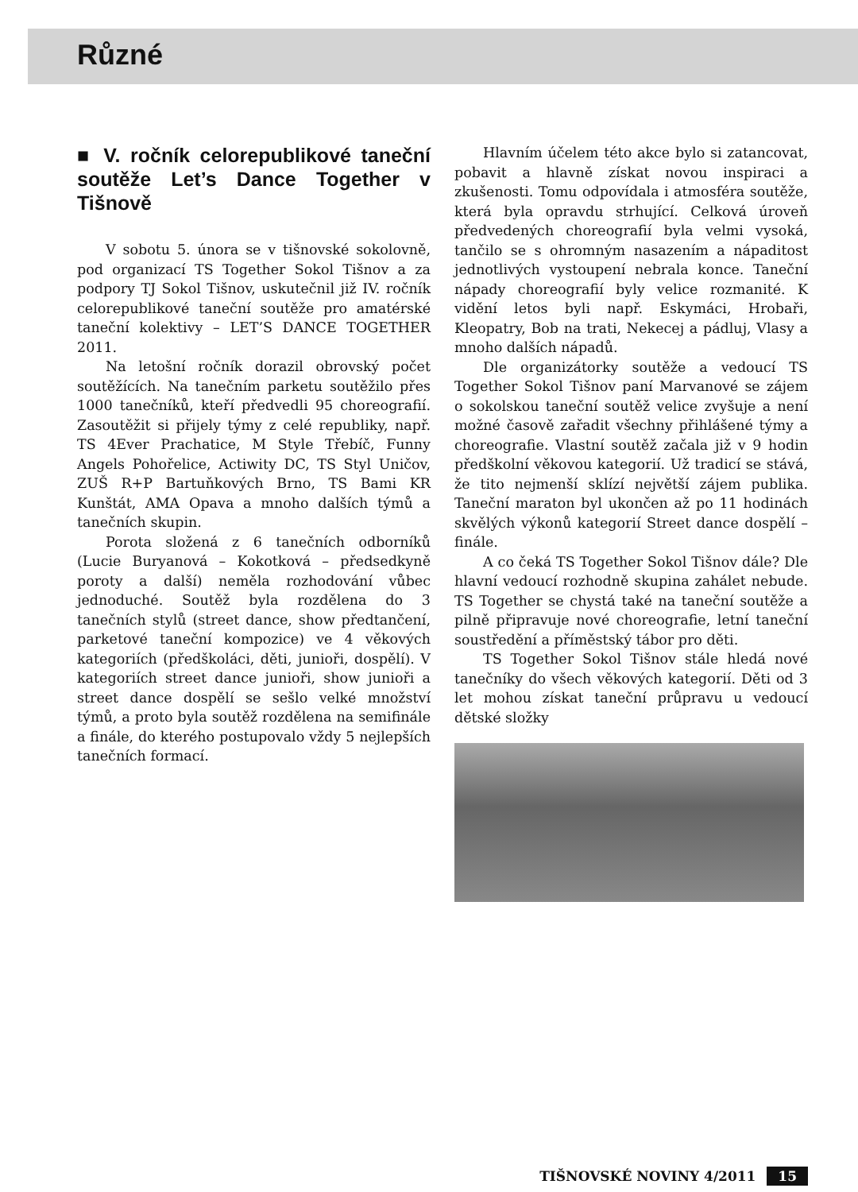Různé
■ V. ročník celorepublikové taneční soutěže Let’s Dance Together v Tišnově
V sobotu 5. února se v tišnovské sokolovně, pod organizací TS Together Sokol Tišnov a za podpory TJ Sokol Tišnov, uskutečnil již IV. ročník celorepublikové taneční soutěže pro amatérské taneční kolektivy – LET’S DANCE TOGETHER 2011.
Na letošní ročník dorazil obrovský počet soutěžících. Na tanečním parketu soutěžilo přes 1000 tanečníků, kteří předvedli 95 choreografií. Zasoutěžit si přijely týmy z celé republiky, např. TS 4Ever Prachatice, M Style Třebíč, Funny Angels Pohořelice, Actiwity DC, TS Styl Uničov, ZUŠ R+P Bartuňkových Brno, TS Bami KR Kunštát, AMA Opava a mnoho dalších týmů a tanečních skupin.
Porota složená z 6 tanečních odborníků (Lucie Buryanová – Kokotková – předsedkyně poroty a další) neměla rozhodování vůbec jednoduché. Soutěž byla rozdělena do 3 tanečních stylů (street dance, show předtančení, parketové taneční kompozice) ve 4 věkových kategoriích (předškoláci, děti, junioři, dospělí). V kategoriích street dance junioři, show junioři a street dance dospělí se sešlo velké množství týmů, a proto byla soutěž rozdělena na semifinále a finále, do kterého postupovalo vždy 5 nejlepších tanečních formací.
Hlavním účelem této akce bylo si zatancovat, pobavit a hlavně získat novou inspiraci a zkušenosti. Tomu odpovídala i atmosféra soutěže, která byla opravdu strhující. Celková úroveň předvedených choreografií byla velmi vysoká, tančilo se s ohromným nasazením a nápaditost jednotlivých vystoupení nebrala konce. Taneční nápady choreografií byly velice rozmanité. K vidění letos byli např. Eskymáci, Hrobaři, Kleopatry, Bob na trati, Nekecej a pádluj, Vlasy a mnoho dalších nápadů.
Dle organizátorky soutěže a vedoucí TS Together Sokol Tišnov paní Marvanové se zájem o sokolskou taneční soutěž velice zvyšuje a není možné časově zařadit všechny přihlášené týmy a choreografie. Vlastní soutěž začala již v 9 hodin předškolní věkovou kategorií. Už tradicí se stává, že tito nejmenší sklízí největší zájem publika. Taneční maraton byl ukončen až po 11 hodinách skvělých výkonů kategorií Street dance dospělí – finále.
A co čeká TS Together Sokol Tišnov dále? Dle hlavní vedoucí rozhodně skupina zahálet nebude. TS Together se chystá také na taneční soutěže a pilně připravuje nové choreografie, letní taneční soustředění a příměstský tábor pro děti.
TS Together Sokol Tišnov stále hledá nové tanečníky do všech věkových kategorií. Děti od 3 let mohou získat taneční průpravu u vedoucí dětské složky
TIŠNOVSKÉ NOVINY 4/2011 15